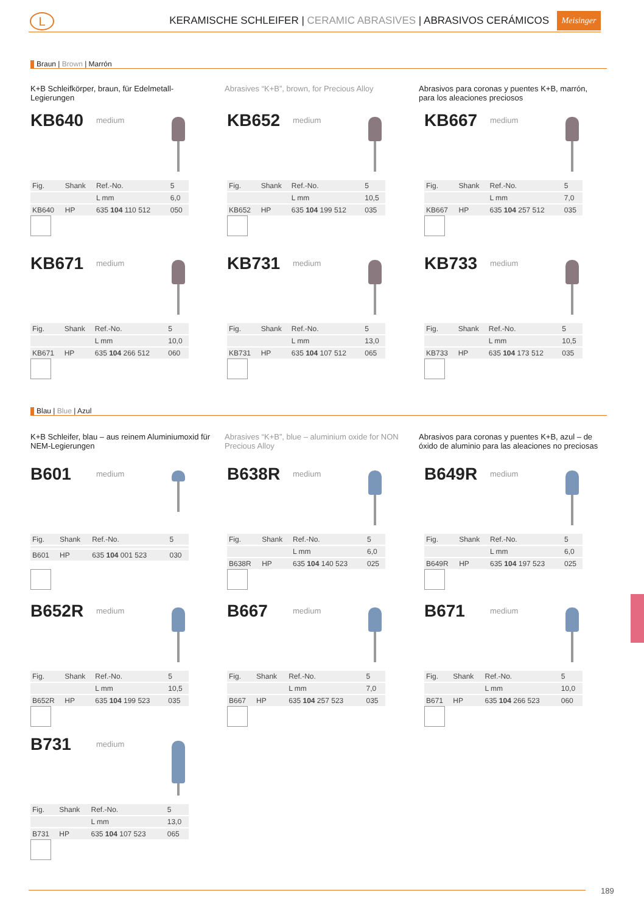L
KERAMISCHE SCHLEIFER | CERAMIC ABRASIVES | ABRASIVOS CERÁMICOS
Meisinger
Braun | Brown | Marrón
K+B Schleifkörper, braun, für Edelmetall-Legierungen
Abrasives “K+B”, brown, for Precious Alloy
Abrasivos para coronas y puentes K+B, marrón, para los aleaciones preciosos
KB640
medium
| Fig. | Shank | Ref.-No. | 5 |
| | | L mm | 6,0 |
| KB640 | HP | 635 104 110 512 | 050 |
KB652
medium
| Fig. | Shank | Ref.-No. | 5 |
| | | L mm | 10,5 |
| KB652 | HP | 635 104 199 512 | 035 |
KB667
medium
| Fig. | Shank | Ref.-No. | 5 |
| | | L mm | 7,0 |
| KB667 | HP | 635 104 257 512 | 035 |
KB671
medium
| Fig. | Shank | Ref.-No. | 5 |
| | | L mm | 10,0 |
| KB671 | HP | 635 104 266 512 | 060 |
KB731
medium
| Fig. | Shank | Ref.-No. | 5 |
| | | L mm | 13,0 |
| KB731 | HP | 635 104 107 512 | 065 |
KB733
medium
| Fig. | Shank | Ref.-No. | 5 |
| | | L mm | 10,5 |
| KB733 | HP | 635 104 173 512 | 035 |
Blau | Blue | Azul
K+B Schleifer, blau – aus reinem Aluminiumoxid für NEM-Legierungen
Abrasives “K+B”, blue – aluminium oxide for NON Precious Alloy
Abrasivos para coronas y puentes K+B, azul – de óxido de aluminio para las aleaciones no preciosas
B601
medium
| Fig. | Shank | Ref.-No. | 5 |
| B601 | HP | 635 104 001 523 | 030 |
B638R
medium
| Fig. | Shank | Ref.-No. | 5 |
| | | L mm | 6,0 |
| B638R | HP | 635 104 140 523 | 025 |
B649R
medium
| Fig. | Shank | Ref.-No. | 5 |
| | | L mm | 6,0 |
| B649R | HP | 635 104 197 523 | 025 |
B652R
medium
| Fig. | Shank | Ref.-No. | 5 |
| | | L mm | 10,5 |
| B652R | HP | 635 104 199 523 | 035 |
B667
medium
| Fig. | Shank | Ref.-No. | 5 |
| | | L mm | 7,0 |
| B667 | HP | 635 104 257 523 | 035 |
B671
medium
| Fig. | Shank | Ref.-No. | 5 |
| | | L mm | 10,0 |
| B671 | HP | 635 104 266 523 | 060 |
B731
medium
| Fig. | Shank | Ref.-No. | 5 |
| | | L mm | 13,0 |
| B731 | HP | 635 104 107 523 | 065 |
189